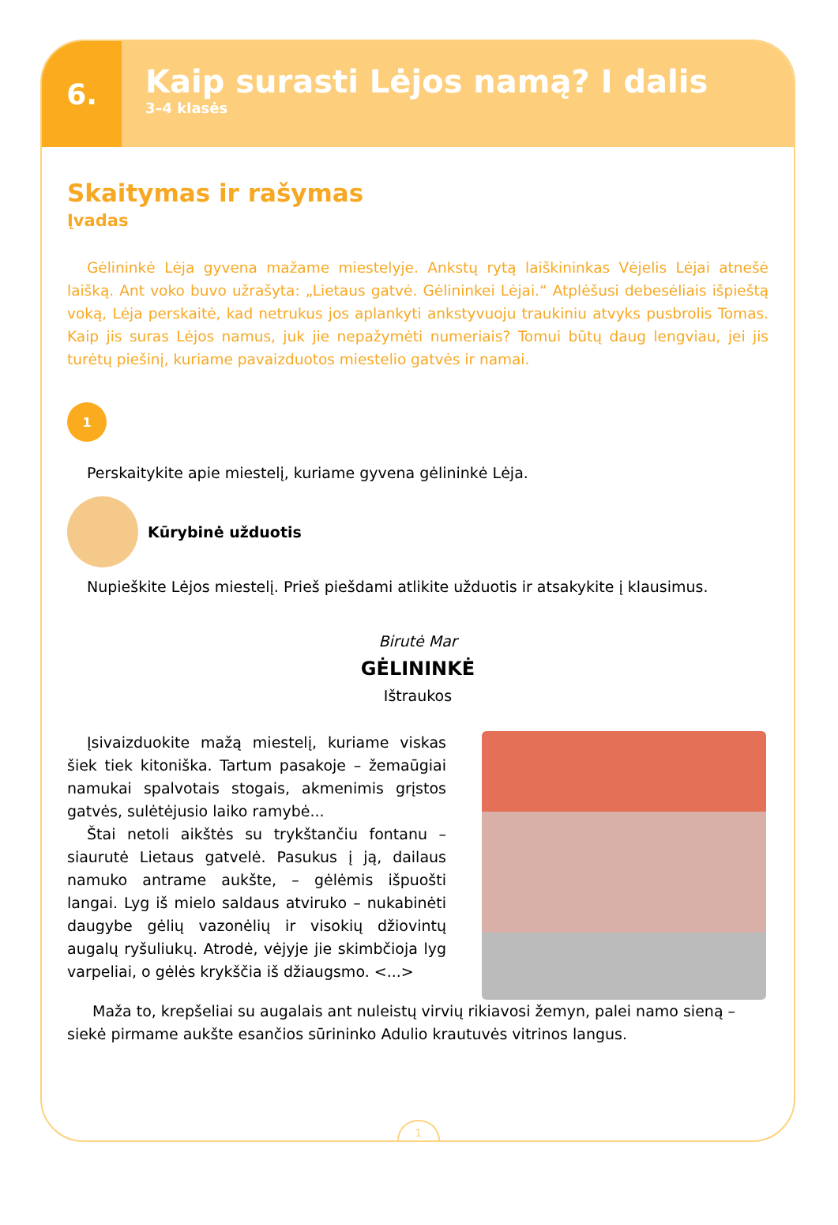6.
Kaip surasti Lėjos namą? I dalis
3–4 klasės
Skaitymas ir rašymas
Įvadas
Gėlininkė Lėja gyvena mažame miestelyje. Ankstų rytą laiškininkas Vėjelis Lėjai atnešė laišką. Ant voko buvo užrašyta: „Lietaus gatvė. Gėlininkei Lėjai.“ Atplėšusi debesėliais išpieštą voką, Lėja perskaitė, kad netrukus jos aplankyti ankstyvuoju traukiniu atvyks pusbrolis Tomas. Kaip jis suras Lėjos namus, juk jie nepažymėti numeriais? Tomui būtų daug lengviau, jei jis turėtų piešinį, kuriame pavaizduotos miestelio gatvės ir namai.
1
Perskaitykite apie miestelį, kuriame gyvena gėlininkė Lėja.
Kūrybinė užduotis
Nupieškite Lėjos miestelį. Prieš piešdami atlikite užduotis ir atsakykite į klausimus.
Birutė Mar
GĖLININKĖ
Ištraukos
Įsivaizduokite mažą miestelį, kuriame viskas šiek tiek kitoniška. Tartum pasakoje – žemaūgiai namukai spalvotais stogais, akmenimis grįstos gatvės, sulėtėjusio laiko ramybė...
Štai netoli aikštės su trykštančiu fontanu – siaurutė Lietaus gatvelė. Pasukus į ją, dailaus namuko antrame aukšte, – gėlėmis išpuošti langai. Lyg iš mielo saldaus atviruko – nukabinėti daugybe gėlių vazonėlių ir visokių džiovintų augalų ryšuliukų. Atrodė, vėjyje jie skimbčioja lyg varpeliai, o gėlės krykščia iš džiaugsmo. <...>
Maža to, krepšeliai su augalais ant nuleistų virvių rikiavosi žemyn, palei namo sieną – siekė pirmame aukšte esančios sūrininko Adulio krautuvės vitrinos langus.
1